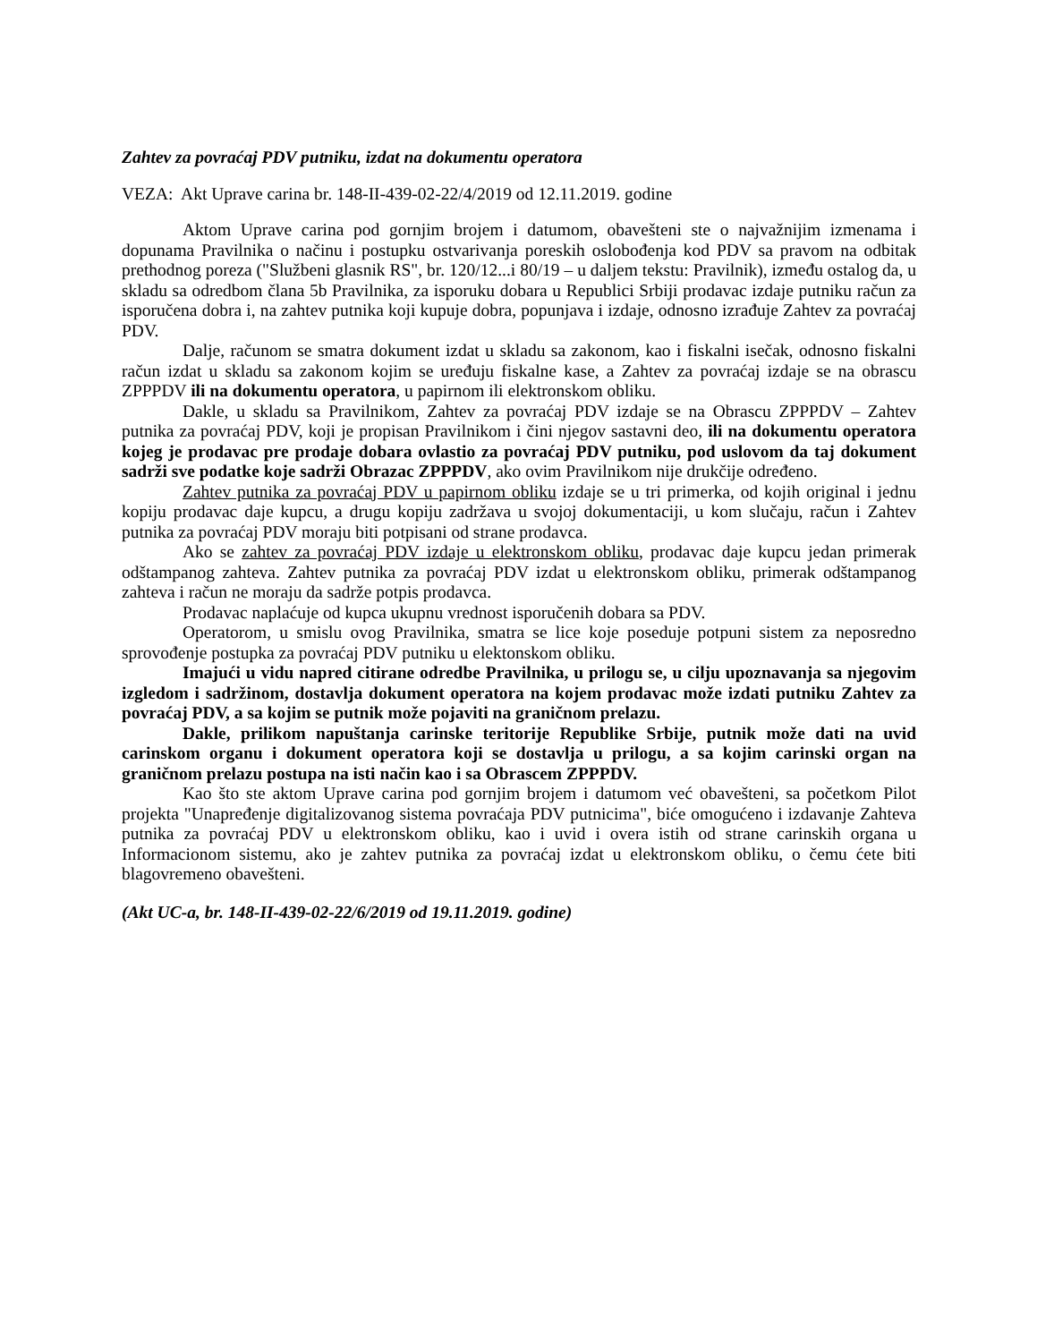Zahtev za povraćaj PDV putniku, izdat na dokumentu operatora
VEZA: Akt Uprave carina br. 148-II-439-02-22/4/2019 od 12.11.2019. godine
Aktom Uprave carina pod gornjim brojem i datumom, obavešteni ste o najvažnijim izmenama i dopunama Pravilnika o načinu i postupku ostvarivanja poreskih oslobođenja kod PDV sa pravom na odbitak prethodnog poreza ("Službeni glasnik RS", br. 120/12...i 80/19 – u daljem tekstu: Pravilnik), između ostalog da, u skladu sa odredbom člana 5b Pravilnika, za isporuku dobara u Republici Srbiji prodavac izdaje putniku račun za isporučena dobra i, na zahtev putnika koji kupuje dobra, popunjava i izdaje, odnosno izrađuje Zahtev za povraćaj PDV.
Dalje, računom se smatra dokument izdat u skladu sa zakonom, kao i fiskalni isečak, odnosno fiskalni račun izdat u skladu sa zakonom kojim se uređuju fiskalne kase, a Zahtev za povraćaj izdaje se na obrascu ZPPPDV ili na dokumentu operatora, u papirnom ili elektronskom obliku.
Dakle, u skladu sa Pravilnikom, Zahtev za povraćaj PDV izdaje se na Obrascu ZPPPDV – Zahtev putnika za povraćaj PDV, koji je propisan Pravilnikom i čini njegov sastavni deo, ili na dokumentu operatora kojeg je prodavac pre prodaje dobara ovlastio za povraćaj PDV putniku, pod uslovom da taj dokument sadrži sve podatke koje sadrži Obrazac ZPPPDV, ako ovim Pravilnikom nije drukčije određeno.
Zahtev putnika za povraćaj PDV u papirnom obliku izdaje se u tri primerka, od kojih original i jednu kopiju prodavac daje kupcu, a drugu kopiju zadržava u svojoj dokumentaciji, u kom slučaju, račun i Zahtev putnika za povraćaj PDV moraju biti potpisani od strane prodavca.
Ako se zahtev za povraćaj PDV izdaje u elektronskom obliku, prodavac daje kupcu jedan primerak odštampanog zahteva. Zahtev putnika za povraćaj PDV izdat u elektronskom obliku, primerak odštampanog zahteva i račun ne moraju da sadrže potpis prodavca.
Prodavac naplaćuje od kupca ukupnu vrednost isporučenih dobara sa PDV.
Operatorom, u smislu ovog Pravilnika, smatra se lice koje poseduje potpuni sistem za neposredno sprovođenje postupka za povraćaj PDV putniku u elektonskom obliku.
Imajući u vidu napred citirane odredbe Pravilnika, u prilogu se, u cilju upoznavanja sa njegovim izgledom i sadržinom, dostavlja dokument operatora na kojem prodavac može izdati putniku Zahtev za povraćaj PDV, a sa kojim se putnik može pojaviti na graničnom prelazu.
Dakle, prilikom napuštanja carinske teritorije Republike Srbije, putnik može dati na uvid carinskom organu i dokument operatora koji se dostavlja u prilogu, a sa kojim carinski organ na graničnom prelazu postupa na isti način kao i sa Obrascem ZPPPDV.
Kao što ste aktom Uprave carina pod gornjim brojem i datumom već obavešteni, sa početkom Pilot projekta "Unapređenje digitalizovanog sistema povraćaja PDV putnicima", biće omogućeno i izdavanje Zahteva putnika za povraćaj PDV u elektronskom obliku, kao i uvid i overa istih od strane carinskih organa u Informacionom sistemu, ako je zahtev putnika za povraćaj izdat u elektronskom obliku, o čemu ćete biti blagovremeno obavešteni.
(Akt UC-a, br. 148-II-439-02-22/6/2019 od 19.11.2019. godine)